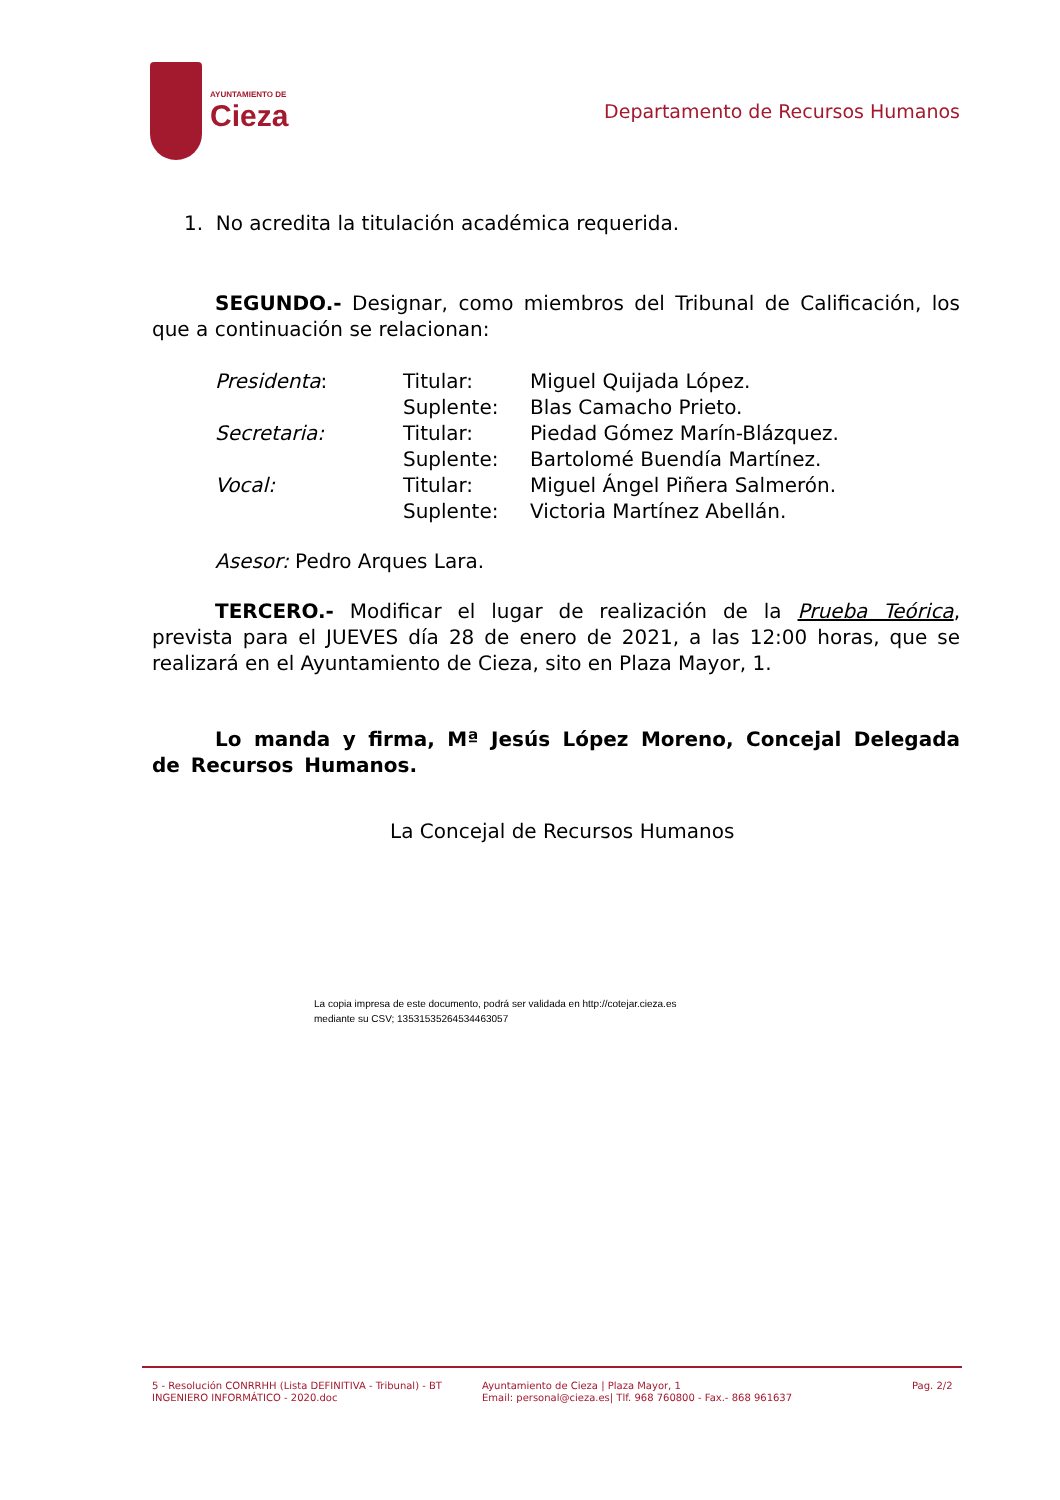AYUNTAMIENTO DE
Cieza
Departamento de Recursos Humanos
1. No acredita la titulación académica requerida.
SEGUNDO.- Designar, como miembros del Tribunal de Calificación, los que a continuación se relacionan:
| Presidenta : | Titular: | Miguel Quijada López. |
| | Suplente: | Blas Camacho Prieto. |
| Secretaria: | Titular: | Piedad Gómez Marín-Blázquez. |
| | Suplente: | Bartolomé Buendía Martínez. |
| Vocal: | Titular: | Miguel Ángel Piñera Salmerón. |
| | Suplente: | Victoria Martínez Abellán. |
Asesor: Pedro Arques Lara.
TERCERO.- Modificar el lugar de realización de la Prueba Teórica, prevista para el JUEVES día 28 de enero de 2021, a las 12:00 horas, que se realizará en el Ayuntamiento de Cieza, sito en Plaza Mayor, 1.
Lo manda y firma, Mª Jesús López Moreno, Concejal Delegada de Recursos Humanos.
La Concejal de Recursos Humanos
La copia impresa de este documento, podrá ser validada en http://cotejar.cieza.es
mediante su CSV; 13531535264534463057
5 - Resolución CONRRHH (Lista DEFINITIVA - Tribunal) - BT INGENIERO INFORMÁTICO - 2020.doc
Ayuntamiento de Cieza | Plaza Mayor, 1
Email: personal@cieza.es| Tlf. 968 760800 - Fax.- 868 961637
Pag. 2/2